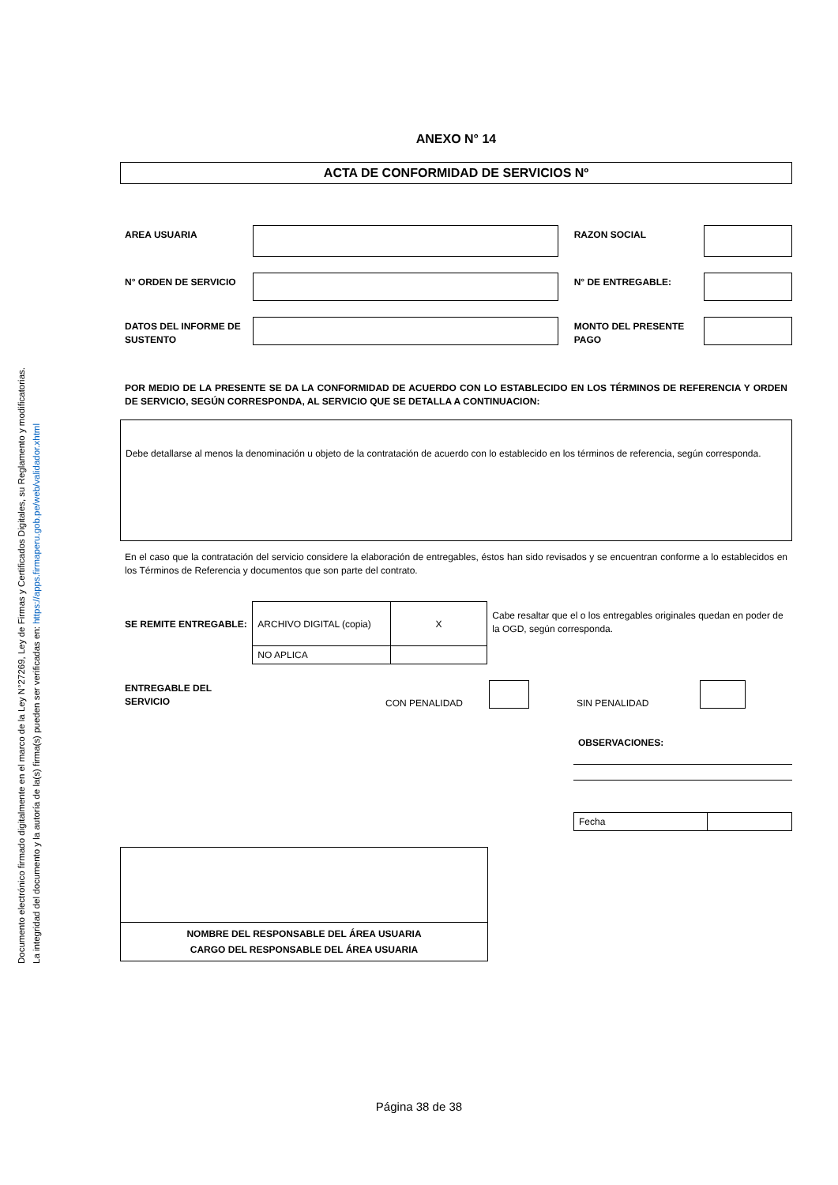Documento electrónico firmado digitalmente en el marco de la Ley N°27269, Ley de Firmas y Certificados Digitales, su Reglamento y modificatorias.
La integridad del documento y la autoría de la(s) firma(s) pueden ser verificadas en: https://apps.firmaperu.gob.pe/web/validador.xhtml
ANEXO N° 14
ACTA DE CONFORMIDAD DE SERVICIOS Nº
AREA USUARIA RAZON SOCIAL
N° ORDEN DE SERVICIO N° DE ENTREGABLE:
DATOS DEL INFORME DE SUSTENTO
MONTO DEL PRESENTE PAGO
POR MEDIO DE LA PRESENTE SE DA LA CONFORMIDAD DE ACUERDO CON LO ESTABLECIDO EN LOS TÉRMINOS DE REFERENCIA Y ORDEN DE SERVICIO, SEGÚN CORRESPONDA, AL SERVICIO QUE SE DETALLA A CONTINUACION:
Debe detallarse al menos la denominación u objeto de la contratación de acuerdo con lo establecido en los términos de referencia, según corresponda.
En el caso que la contratación del servicio considere la elaboración de entregables, éstos han sido revisados y se encuentran conforme a lo establecidos en los Términos de Referencia y documentos que son parte del contrato.
SE REMITE ENTREGABLE:
| ARCHIVO DIGITAL (copia) | X |
| NO APLICA | |
Cabe resaltar que el o los entregables originales quedan en poder de la OGD, según corresponda.
ENTREGABLE DEL SERVICIO
CON PENALIDAD
SIN PENALIDAD
OBSERVACIONES:
| Fecha | |
| NOMBRE DEL RESPONSABLE DEL ÁREA USUARIA CARGO DEL RESPONSABLE DEL ÁREA USUARIA |
Página 38 de 38